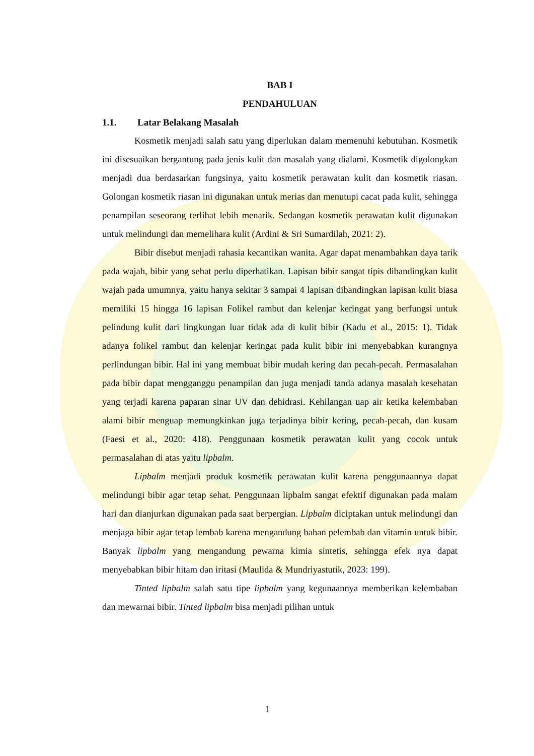BAB I
PENDAHULUAN
1.1. Latar Belakang Masalah
Kosmetik menjadi salah satu yang diperlukan dalam memenuhi kebutuhan. Kosmetik ini disesuaikan bergantung pada jenis kulit dan masalah yang dialami. Kosmetik digolongkan menjadi dua berdasarkan fungsinya, yaitu kosmetik perawatan kulit dan kosmetik riasan. Golongan kosmetik riasan ini digunakan untuk merias dan menutupi cacat pada kulit, sehingga penampilan seseorang terlihat lebih menarik. Sedangan kosmetik perawatan kulit digunakan untuk melindungi dan memelihara kulit (Ardini & Sri Sumardilah, 2021: 2).
Bibir disebut menjadi rahasia kecantikan wanita. Agar dapat menambahkan daya tarik pada wajah, bibir yang sehat perlu diperhatikan. Lapisan bibir sangat tipis dibandingkan kulit wajah pada umumnya, yaitu hanya sekitar 3 sampai 4 lapisan dibandingkan lapisan kulit biasa memiliki 15 hingga 16 lapisan Folikel rambut dan kelenjar keringat yang berfungsi untuk pelindung kulit dari lingkungan luar tidak ada di kulit bibir (Kadu et al., 2015: 1). Tidak adanya folikel rambut dan kelenjar keringat pada kulit bibir ini menyebabkan kurangnya perlindungan bibir. Hal ini yang membuat bibir mudah kering dan pecah-pecah. Permasalahan pada bibir dapat mengganggu penampilan dan juga menjadi tanda adanya masalah kesehatan yang terjadi karena paparan sinar UV dan dehidrasi. Kehilangan uap air ketika kelembaban alami bibir menguap memungkinkan juga terjadinya bibir kering, pecah-pecah, dan kusam (Faesi et al., 2020: 418). Penggunaan kosmetik perawatan kulit yang cocok untuk permasalahan di atas yaitu lipbalm.
Lipbalm menjadi produk kosmetik perawatan kulit karena penggunaannya dapat melindungi bibir agar tetap sehat. Penggunaan lipbalm sangat efektif digunakan pada malam hari dan dianjurkan digunakan pada saat berpergian. Lipbalm diciptakan untuk melindungi dan menjaga bibir agar tetap lembab karena mengandung bahan pelembab dan vitamin untuk bibir. Banyak lipbalm yang mengandung pewarna kimia sintetis, sehingga efek nya dapat menyebabkan bibir hitam dan iritasi (Maulida & Mundriyastutik, 2023: 199).
Tinted lipbalm salah satu tipe lipbalm yang kegunaannya memberikan kelembaban dan mewarnai bibir. Tinted lipbalm bisa menjadi pilihan untuk
1